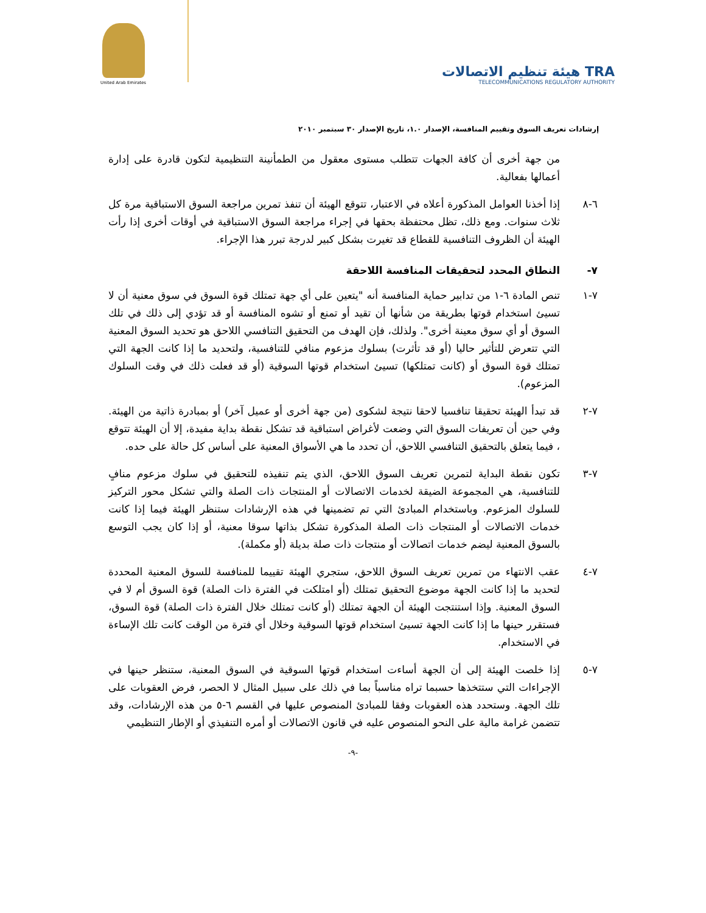United Arab Emirates
هيئة تنظيم الاتصالات TRA
TELECOMMUNICATIONS REGULATORY AUTHORITY
إرشادات تعريف السوق وتقييم المنافسة، الإصدار ١.٠، تاريخ الإصدار ٣٠ سبتمبر ٢٠١٠
من جهة أخرى أن كافة الجهات تتطلب مستوى معقول من الطمأنينة التنظيمية لتكون قادرة على إدارة أعمالها بفعالية.
٦-٨ إذا أخذنا العوامل المذكورة أعلاه في الاعتبار، تتوقع الهيئة أن تنفذ تمرين مراجعة السوق الاستباقية مرة كل ثلاث سنوات. ومع ذلك، تظل محتفظة بحقها في إجراء مراجعة السوق الاستباقية في أوقات أخرى إذا رأت الهيئة أن الظروف التنافسية للقطاع قد تغيرت بشكل كبير لدرجة تبرر هذا الإجراء.
٧- النطاق المحدد لتحقيقات المنافسة اللاحقة
٧-١ تنص المادة ٦-١ من تدابير حماية المنافسة أنه "يتعين على أي جهة تمتلك قوة السوق في سوق معنية أن لا تسيئ استخدام قوتها بطريقة من شأنها أن تقيد أو تمنع أو تشوه المنافسة أو قد تؤدي إلى ذلك في تلك السوق أو أي سوق معينة أخرى". ولذلك، فإن الهدف من التحقيق التنافسي اللاحق هو تحديد السوق المعنية التي تتعرض للتأثير حاليا (أو قد تأثرت) بسلوك مزعوم منافي للتنافسية، ولتحديد ما إذا كانت الجهة التي تمتلك قوة السوق أو (كانت تمتلكها) تسيئ استخدام قوتها السوقية (أو قد فعلت ذلك في وقت السلوك المزعوم).
٧-٢ قد تبدأ الهيئة تحقيقا تنافسيا لاحقا نتيجة لشكوى (من جهة أخرى أو عميل آخر) أو بمبادرة ذاتية من الهيئة. وفي حين أن تعريفات السوق التي وضعت لأغراض استباقية قد تشكل نقطة بداية مفيدة، إلا أن الهيئة تتوقع ، فيما يتعلق بالتحقيق التنافسي اللاحق، أن تحدد ما هي الأسواق المعنية على أساس كل حالة على حده.
٧-٣ تكون نقطة البداية لتمرين تعريف السوق اللاحق، الذي يتم تنفيذه للتحقيق في سلوك مزعوم منافٍ للتنافسية، هي المجموعة الضيقة لخدمات الاتصالات أو المنتجات ذات الصلة والتي تشكل محور التركيز للسلوك المزعوم. وباستخدام المبادئ التي تم تضمينها في هذه الإرشادات ستنظر الهيئة فيما إذا كانت خدمات الاتصالات أو المنتجات ذات الصلة المذكورة تشكل بذاتها سوقا معنية، أو إذا كان يجب التوسع بالسوق المعنية ليضم خدمات اتصالات أو منتجات ذات صلة بديلة (أو مكملة).
٧-٤ عقب الانتهاء من تمرين تعريف السوق اللاحق، ستجري الهيئة تقييما للمنافسة للسوق المعنية المحددة لتحديد ما إذا كانت الجهة موضوع التحقيق تمتلك (أو امتلكت في الفترة ذات الصلة) قوة السوق أم لا في السوق المعنية. وإذا استنتجت الهيئة أن الجهة تمتلك (أو كانت تمتلك خلال الفترة ذات الصلة) قوة السوق، فستقرر حينها ما إذا كانت الجهة تسيئ استخدام قوتها السوقية وخلال أي فترة من الوقت كانت تلك الإساءة في الاستخدام.
٧-٥ إذا خلصت الهيئة إلى أن الجهة أساءت استخدام قوتها السوقية في السوق المعنية، ستنظر حينها في الإجراءات التي ستتخذها حسبما تراه مناسباً بما في ذلك على سبيل المثال لا الحصر، فرض العقوبات على تلك الجهة. وستحدد هذه العقوبات وفقا للمبادئ المنصوص عليها في القسم ٦-٥ من هذه الإرشادات، وقد تتضمن غرامة مالية على النحو المنصوص عليه في قانون الاتصالات أو أمره التنفيذي أو الإطار التنظيمي
-٩-